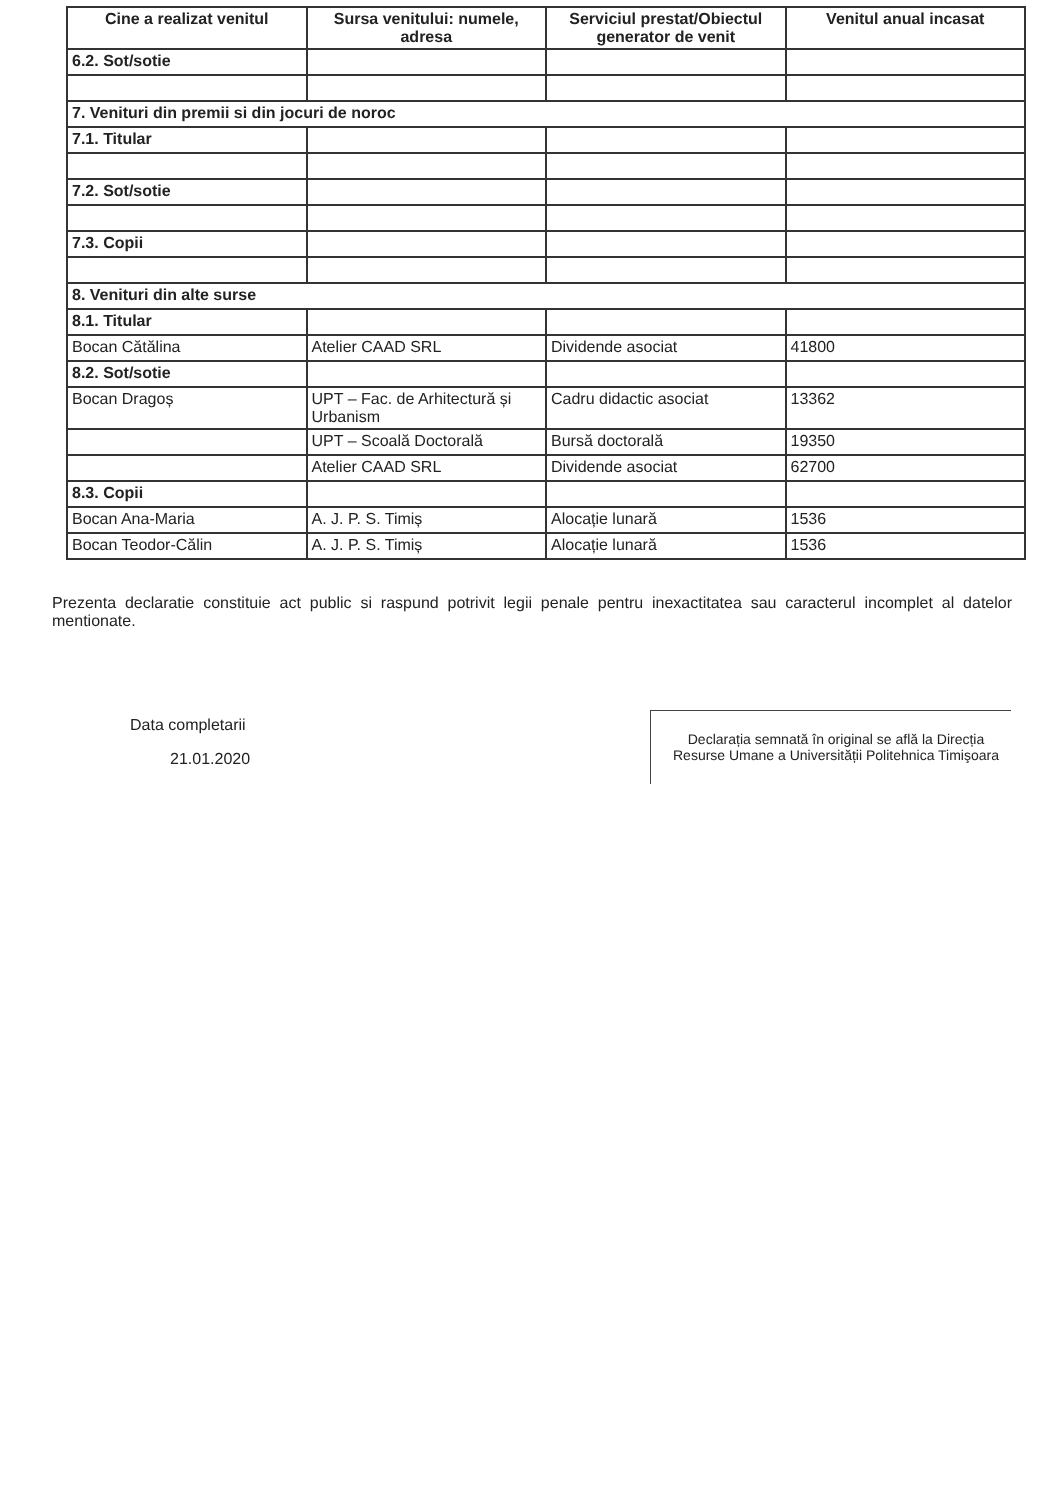| Cine a realizat venitul | Sursa venitului: numele, adresa | Serviciul prestat/Obiectul generator de venit | Venitul anual incasat |
| --- | --- | --- | --- |
| 6.2. Sot/sotie | | | |
| 7. Venituri din premii si din jocuri de noroc | | | |
| 7.1. Titular | | | |
| 7.2. Sot/sotie | | | |
| 7.3. Copii | | | |
| 8. Venituri din alte surse | | | |
| 8.1. Titular | | | |
| Bocan Cătălina | Atelier CAAD SRL | Dividende asociat | 41800 |
| 8.2. Sot/sotie | | | |
| Bocan Dragoș | UPT – Fac. de Arhitectură și Urbanism | Cadru didactic asociat | 13362 |
| | UPT – Scoală Doctorală | Bursă doctorală | 19350 |
| | Atelier CAAD SRL | Dividende asociat | 62700 |
| 8.3. Copii | | | |
| Bocan Ana-Maria | A. J. P. S. Timiș | Alocație lunară | 1536 |
| Bocan Teodor-Călin | A. J. P. S. Timiș | Alocație lunară | 1536 |
Prezenta declaratie constituie act public si raspund potrivit legii penale pentru inexactitatea sau caracterul incomplet al datelor mentionate.
Data completarii
21.01.2020
Declarația semnată în original se află la Direcția Resurse Umane a Universității Politehnica Timişoara